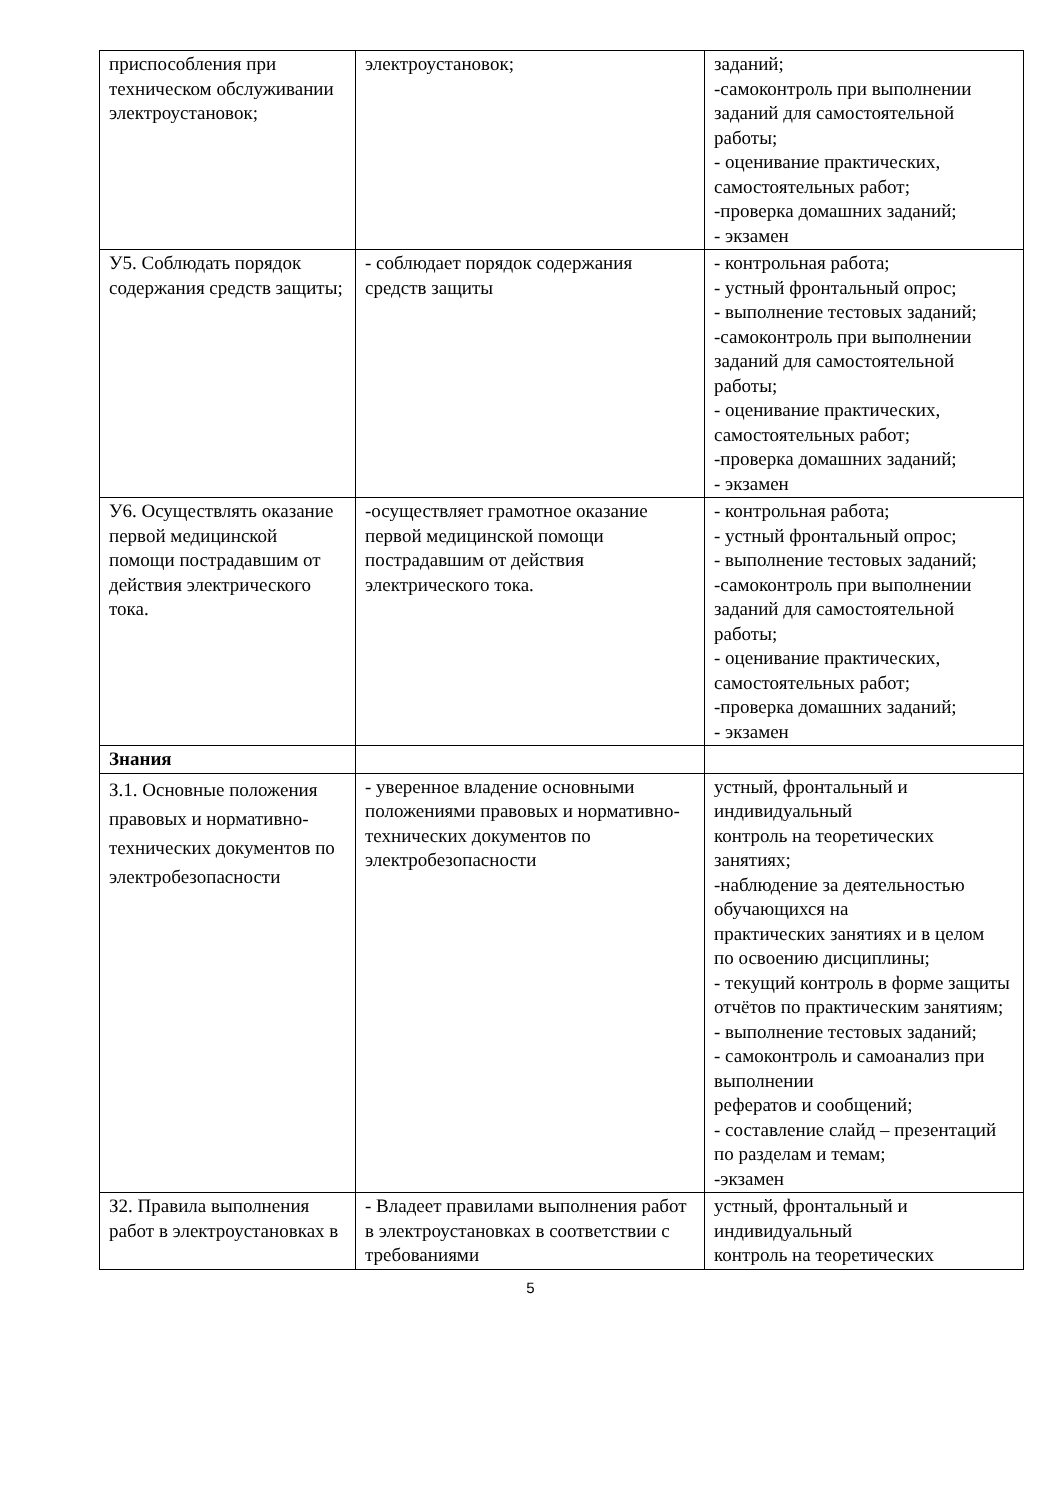| приспособления при техническом обслуживании электроустановок; | электроустановок; | заданий; -самоконтроль при выполнении заданий для самостоятельной работы; - оценивание практических, самостоятельных работ; -проверка домашних заданий; - экзамен |
| У5. Соблюдать порядок содержания средств защиты; | - соблюдает порядок содержания средств защиты | - контрольная работа; - устный фронтальный опрос; - выполнение тестовых заданий; -самоконтроль при выполнении заданий для самостоятельной работы; - оценивание практических, самостоятельных работ; -проверка домашних заданий; - экзамен |
| У6. Осуществлять оказание первой медицинской помощи пострадавшим от действия электрического тока. | -осуществляет грамотное оказание первой медицинской помощи пострадавшим от действия электрического тока. | - контрольная работа; - устный фронтальный опрос; - выполнение тестовых заданий; -самоконтроль при выполнении заданий для самостоятельной работы; - оценивание практических, самостоятельных работ; -проверка домашних заданий; - экзамен |
| Знания | | |
| З.1. Основные положения правовых и нормативно-технических документов по электробезопасности | - уверенное владение основными положениями правовых и нормативно-технических документов по электробезопасности | устный, фронтальный и индивидуальный контроль на теоретических занятиях; -наблюдение за деятельностью обучающихся на практических занятиях и в целом по освоению дисциплины; - текущий контроль в форме защиты отчётов по практическим занятиям; - выполнение тестовых заданий; - самоконтроль и самоанализ при выполнении рефератов и сообщений; - составление слайд – презентаций по разделам и темам; -экзамен |
| З2. Правила выполнения работ в электроустановках в | - Владеет правилами выполнения работ в электроустановках в соответствии с требованиями | устный, фронтальный и индивидуальный контроль на теоретических |
5